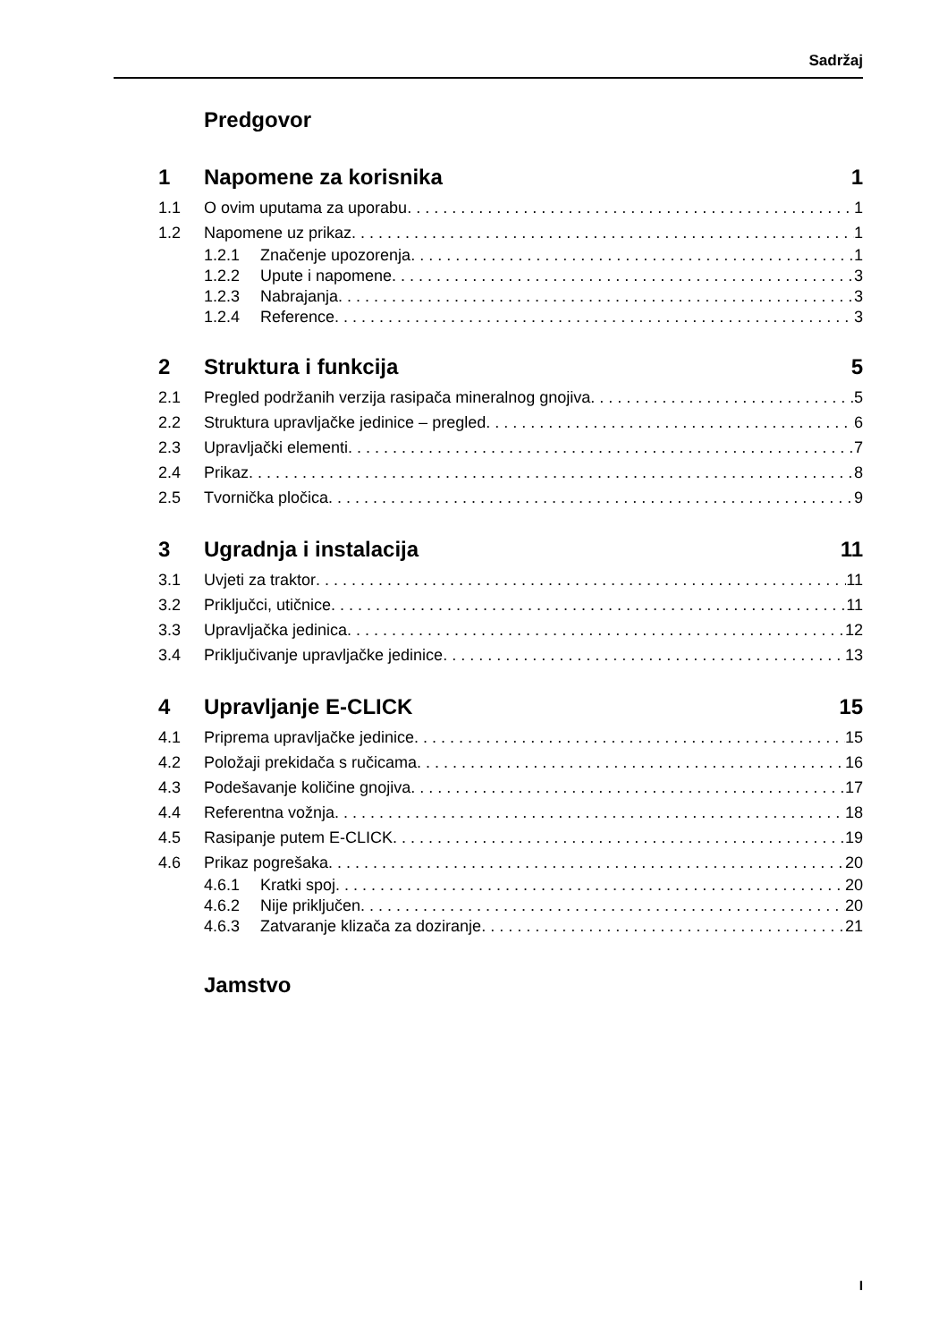Sadržaj
Predgovor
1 Napomene za korisnika 1
1.1 O ovim uputama za uporabu 1
1.2 Napomene uz prikaz 1
1.2.1 Značenje upozorenja 1
1.2.2 Upute i napomene 3
1.2.3 Nabrajanja 3
1.2.4 Reference 3
2 Struktura i funkcija 5
2.1 Pregled podržanih verzija rasipača mineralnog gnojiva 5
2.2 Struktura upravljačke jedinice – pregled 6
2.3 Upravljački elementi 7
2.4 Prikaz 8
2.5 Tvornička pločica 9
3 Ugradnja i instalacija 11
3.1 Uvjeti za traktor 11
3.2 Priključci, utičnice 11
3.3 Upravljačka jedinica 12
3.4 Priključivanje upravljačke jedinice 13
4 Upravljanje E-CLICK 15
4.1 Priprema upravljačke jedinice 15
4.2 Položaji prekidača s ručicama 16
4.3 Podešavanje količine gnojiva 17
4.4 Referentna vožnja 18
4.5 Rasipanje putem E-CLICK 19
4.6 Prikaz pogrešaka 20
4.6.1 Kratki spoj 20
4.6.2 Nije priključen 20
4.6.3 Zatvaranje klizača za doziranje 21
Jamstvo
I